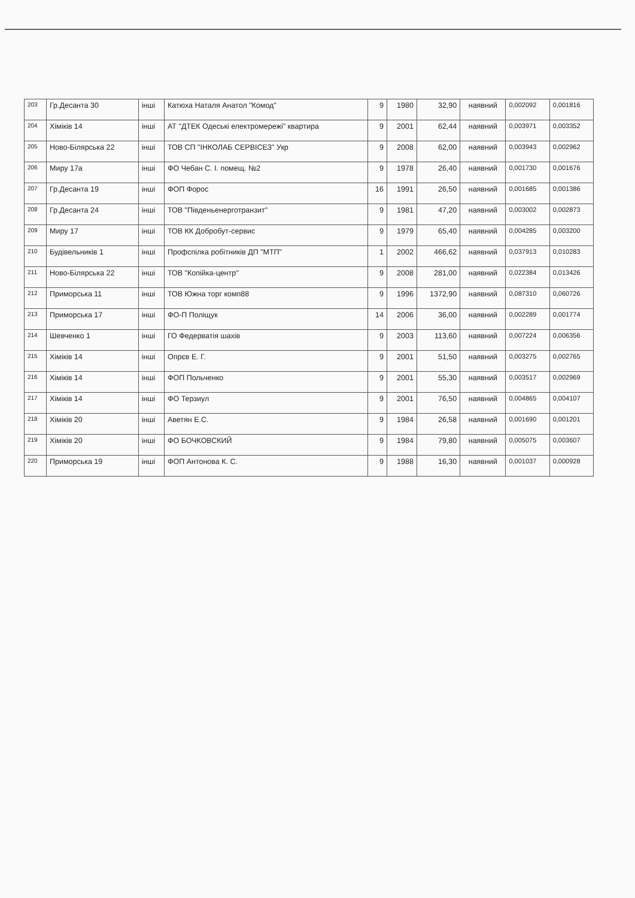| 203 | Гр.Десанта 30 | інші | Катюха Наталя Анатол "Комод" | 9 | 1980 | 32,90 | наявний | 0,002092 | 0,001816 |
| 204 | Хіміків 14 | інші | АТ "ДТЕК Одеські електромережі" квартира | 9 | 2001 | 62,44 | наявний | 0,003971 | 0,003352 |
| 205 | Ново-Білярська 22 | інші | ТОВ СП "ІНКОЛАБ СЕРВІСЕЗ" Укр | 9 | 2008 | 62,00 | наявний | 0,003943 | 0,002962 |
| 206 | Миру 17а | інші | ФО Чебан С. І. помещ. №2 | 9 | 1978 | 26,40 | наявний | 0,001730 | 0,001676 |
| 207 | Гр.Десанта 19 | інші | ФОП Форос | 16 | 1991 | 26,50 | наявний | 0,001685 | 0,001386 |
| 208 | Гр.Десанта 24 | інші | ТОВ "Південьенерготранзит" | 9 | 1981 | 47,20 | наявний | 0,003002 | 0,002873 |
| 209 | Миру 17 | інші | ТОВ КК Добробут-сервис | 9 | 1979 | 65,40 | наявний | 0,004285 | 0,003200 |
| 210 | Будівельників 1 | інші | Профспілка робітників ДП "МТП" | 1 | 2002 | 466,62 | наявний | 0,037913 | 0,010283 |
| 211 | Ново-Білярська 22 | інші | ТОВ "Копійка-центр" | 9 | 2008 | 281,00 | наявний | 0,022384 | 0,013426 |
| 212 | Приморська 11 | інші | ТОВ Южна торг комп88 | 9 | 1996 | 1372,90 | наявний | 0,087310 | 0,060726 |
| 213 | Приморська 17 | інші | ФО-П Поліщук | 14 | 2006 | 36,00 | наявний | 0,002289 | 0,001774 |
| 214 | Шевченко 1 | інші | ГО Федерватія шахів | 9 | 2003 | 113,60 | наявний | 0,007224 | 0,006356 |
| 215 | Хіміків 14 | інші | Опрєв Е. Г. | 9 | 2001 | 51,50 | наявний | 0,003275 | 0,002765 |
| 216 | Хіміків 14 | інші | ФОП Польченко | 9 | 2001 | 55,30 | наявний | 0,003517 | 0,002969 |
| 217 | Хіміків 14 | інші | ФО Терзиул | 9 | 2001 | 76,50 | наявний | 0,004865 | 0,004107 |
| 218 | Хіміків 20 | інші | Аветян Е.С. | 9 | 1984 | 26,58 | наявний | 0,001690 | 0,001201 |
| 219 | Хіміків 20 | інші | ФО БОЧКОВСКИЙ | 9 | 1984 | 79,80 | наявний | 0,005075 | 0,003607 |
| 220 | Приморська 19 | інші | ФОП Антонова К. С. | 9 | 1988 | 16,30 | наявний | 0,001037 | 0,000928 |